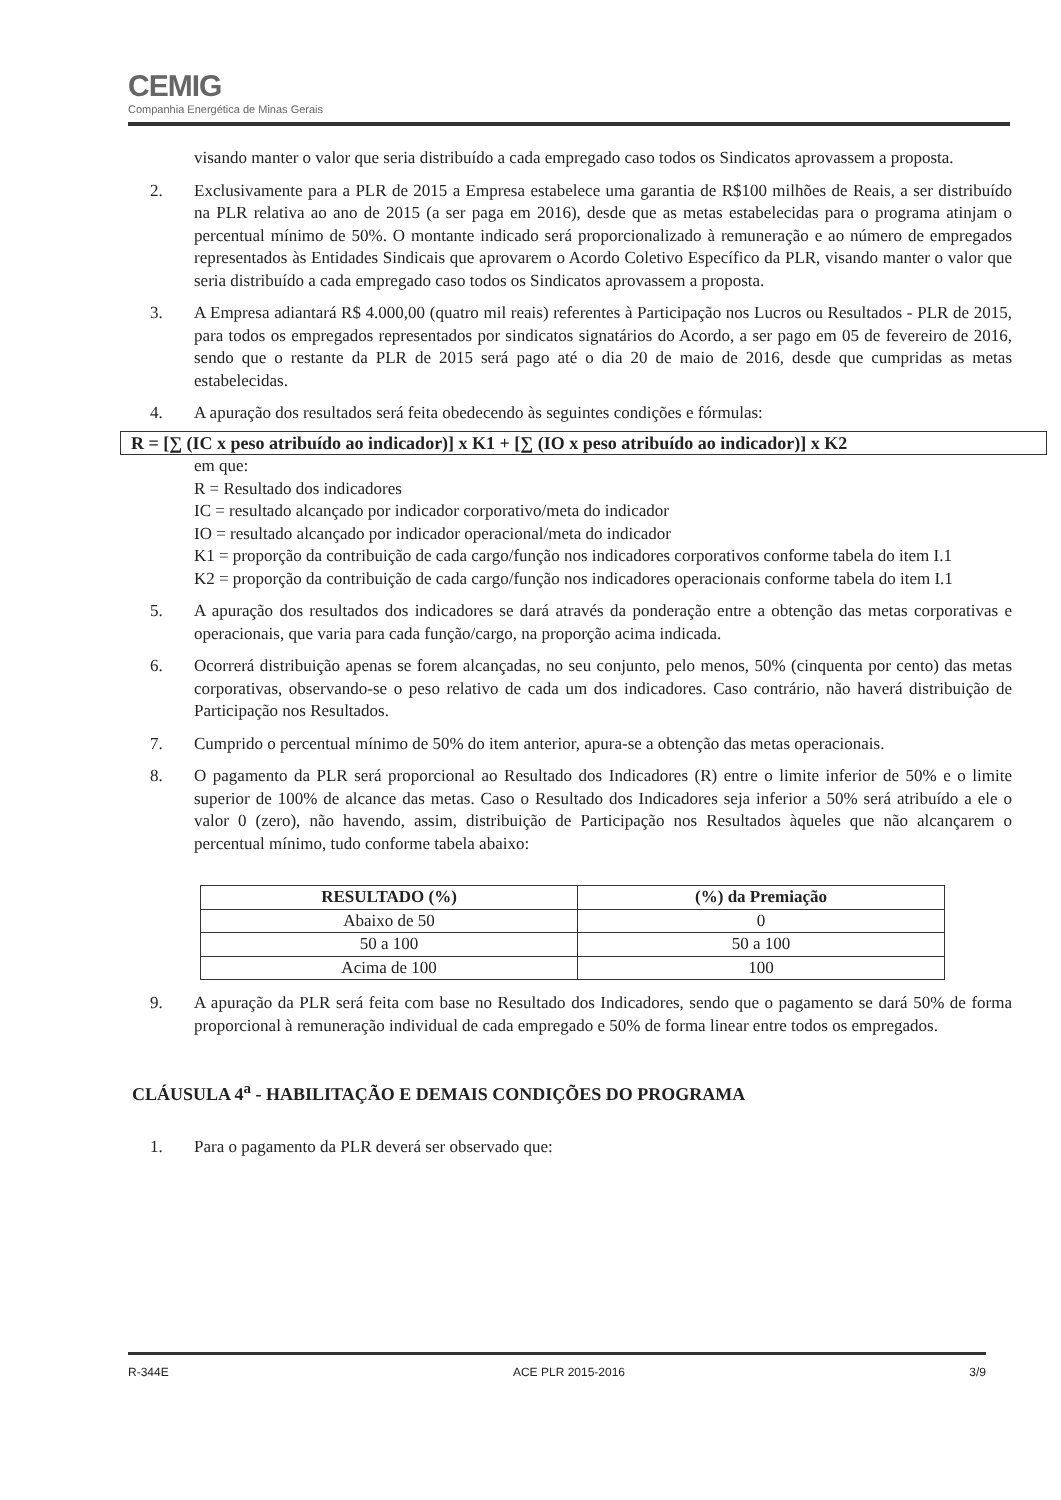CEMIG
Companhia Energética de Minas Gerais
visando manter o valor que seria distribuído a cada empregado caso todos os Sindicatos aprovassem a proposta.
2. Exclusivamente para a PLR de 2015 a Empresa estabelece uma garantia de R$100 milhões de Reais, a ser distribuído na PLR relativa ao ano de 2015 (a ser paga em 2016), desde que as metas estabelecidas para o programa atinjam o percentual mínimo de 50%. O montante indicado será proporcionalizado à remuneração e ao número de empregados representados às Entidades Sindicais que aprovarem o Acordo Coletivo Específico da PLR, visando manter o valor que seria distribuído a cada empregado caso todos os Sindicatos aprovassem a proposta.
3. A Empresa adiantará R$ 4.000,00 (quatro mil reais) referentes à Participação nos Lucros ou Resultados - PLR de 2015, para todos os empregados representados por sindicatos signatários do Acordo, a ser pago em 05 de fevereiro de 2016, sendo que o restante da PLR de 2015 será pago até o dia 20 de maio de 2016, desde que cumpridas as metas estabelecidas.
4. A apuração dos resultados será feita obedecendo às seguintes condições e fórmulas:
R = [∑ (IC x peso atribuído ao indicador)] x K1 + [∑ (IO x peso atribuído ao indicador)] x K2
em que:
R = Resultado dos indicadores
IC = resultado alcançado por indicador corporativo/meta do indicador
IO = resultado alcançado por indicador operacional/meta do indicador
K1 = proporção da contribuição de cada cargo/função nos indicadores corporativos conforme tabela do item I.1
K2 = proporção da contribuição de cada cargo/função nos indicadores operacionais conforme tabela do item I.1
5. A apuração dos resultados dos indicadores se dará através da ponderação entre a obtenção das metas corporativas e operacionais, que varia para cada função/cargo, na proporção acima indicada.
6. Ocorrerá distribuição apenas se forem alcançadas, no seu conjunto, pelo menos, 50% (cinquenta por cento) das metas corporativas, observando-se o peso relativo de cada um dos indicadores. Caso contrário, não haverá distribuição de Participação nos Resultados.
7. Cumprido o percentual mínimo de 50% do item anterior, apura-se a obtenção das metas operacionais.
8. O pagamento da PLR será proporcional ao Resultado dos Indicadores (R) entre o limite inferior de 50% e o limite superior de 100% de alcance das metas. Caso o Resultado dos Indicadores seja inferior a 50% será atribuído a ele o valor 0 (zero), não havendo, assim, distribuição de Participação nos Resultados àqueles que não alcançarem o percentual mínimo, tudo conforme tabela abaixo:
| RESULTADO (%) | (%) da Premiação |
| --- | --- |
| Abaixo de 50 | 0 |
| 50 a 100 | 50 a 100 |
| Acima de 100 | 100 |
9. A apuração da PLR será feita com base no Resultado dos Indicadores, sendo que o pagamento se dará 50% de forma proporcional à remuneração individual de cada empregado e 50% de forma linear entre todos os empregados.
CLÁUSULA 4<sup>a</sup> - HABILITAÇÃO E DEMAIS CONDIÇÕES DO PROGRAMA
1. Para o pagamento da PLR deverá ser observado que:
R-344E ACE PLR 2015-2016 3/9